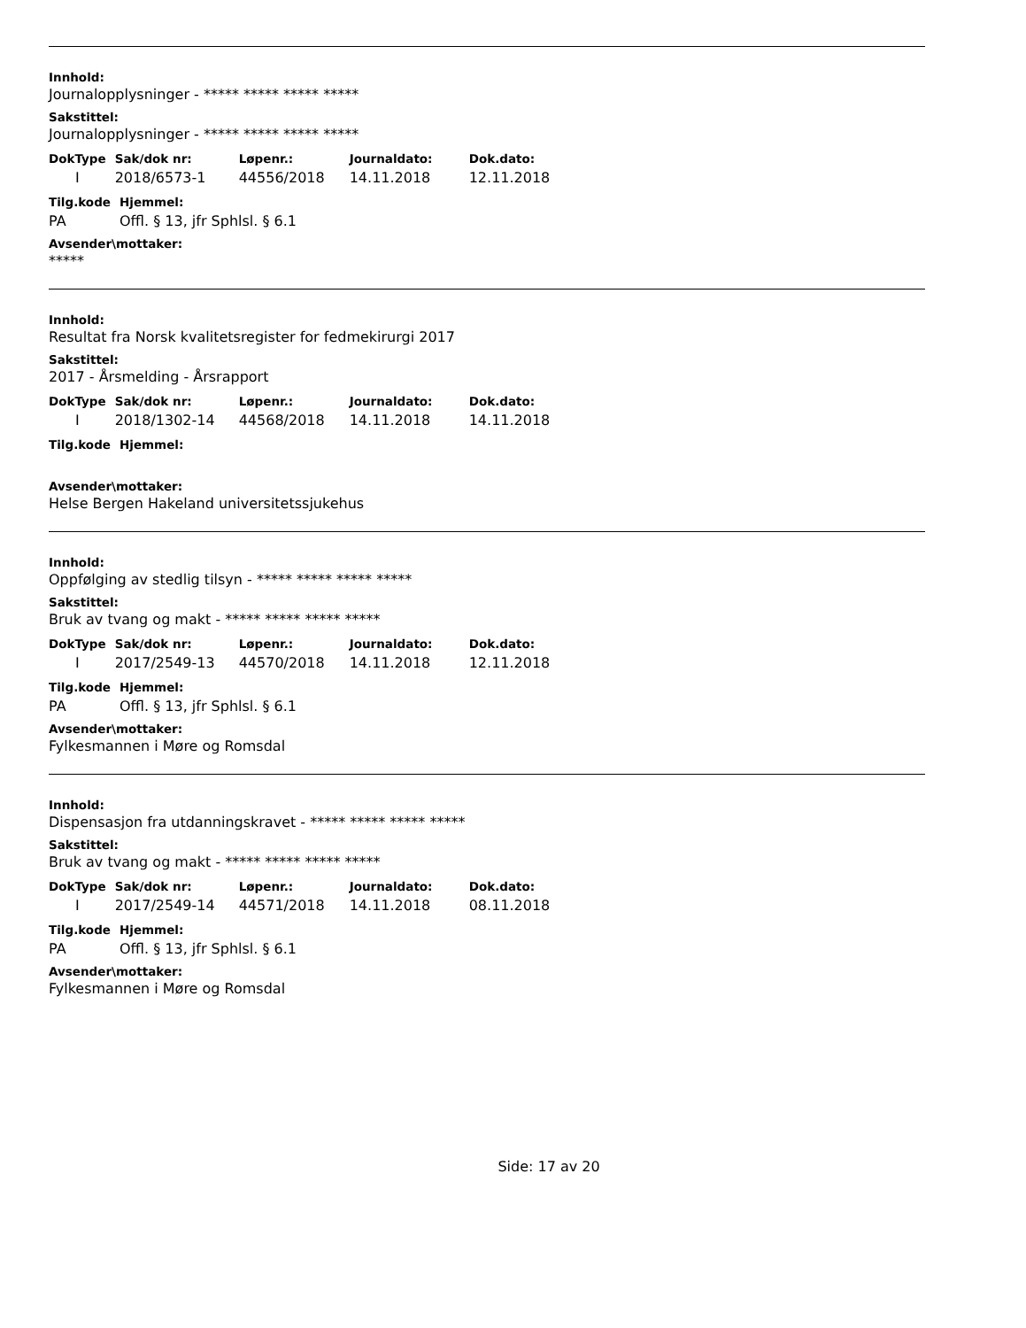Innhold:
Journalopplysninger - ***** ***** ***** *****
Sakstittel:
Journalopplysninger - ***** ***** ***** *****
| DokType | Sak/dok nr: | Løpenr.: | Journaldato: | Dok.dato: |
| --- | --- | --- | --- | --- |
| I | 2018/6573-1 | 44556/2018 | 14.11.2018 | 12.11.2018 |
| Tilg.kode | Hjemmel: |
| --- | --- |
| PA | Offl. § 13, jfr Sphlsl. § 6.1 |
Avsender\mottaker:
*****
Innhold:
Resultat fra Norsk kvalitetsregister for fedmekirurgi 2017
Sakstittel:
2017 - Årsmelding - Årsrapport
| DokType | Sak/dok nr: | Løpenr.: | Journaldato: | Dok.dato: |
| --- | --- | --- | --- | --- |
| I | 2018/1302-14 | 44568/2018 | 14.11.2018 | 14.11.2018 |
| Tilg.kode | Hjemmel: |
| --- | --- |
Avsender\mottaker:
Helse Bergen Hakeland universitetssjukehus
Innhold:
Oppfølging av stedlig tilsyn - ***** ***** ***** *****
Sakstittel:
Bruk av tvang og makt - ***** ***** ***** *****
| DokType | Sak/dok nr: | Løpenr.: | Journaldato: | Dok.dato: |
| --- | --- | --- | --- | --- |
| I | 2017/2549-13 | 44570/2018 | 14.11.2018 | 12.11.2018 |
| Tilg.kode | Hjemmel: |
| --- | --- |
| PA | Offl. § 13, jfr Sphlsl. § 6.1 |
Avsender\mottaker:
Fylkesmannen i Møre og Romsdal
Innhold:
Dispensasjon fra utdanningskravet - ***** ***** ***** *****
Sakstittel:
Bruk av tvang og makt - ***** ***** ***** *****
| DokType | Sak/dok nr: | Løpenr.: | Journaldato: | Dok.dato: |
| --- | --- | --- | --- | --- |
| I | 2017/2549-14 | 44571/2018 | 14.11.2018 | 08.11.2018 |
| Tilg.kode | Hjemmel: |
| --- | --- |
| PA | Offl. § 13, jfr Sphlsl. § 6.1 |
Avsender\mottaker:
Fylkesmannen i Møre og Romsdal
Side: 17 av 20